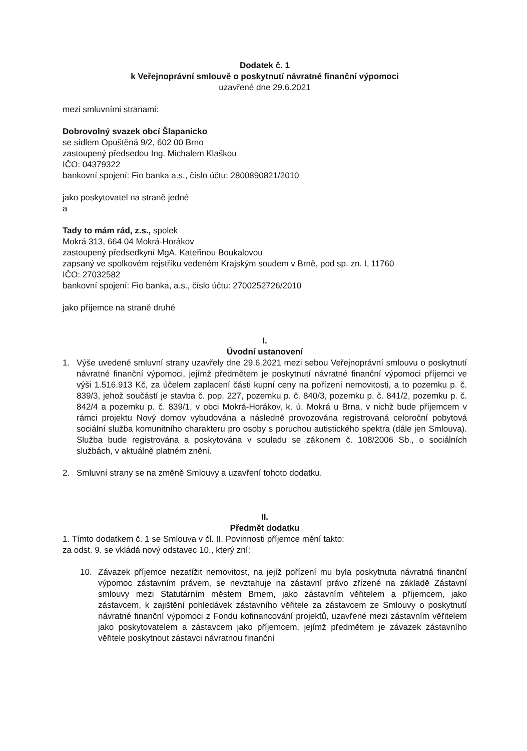Dodatek č. 1
k Veřejnoprávní smlouvě o poskytnutí návratné finanční výpomoci
uzavřené dne 29.6.2021
mezi smluvními stranami:
Dobrovolný svazek obcí Šlapanicko
se sídlem Opuštěná 9/2, 602 00 Brno
zastoupený předsedou Ing. Michalem Klaškou
IČO: 04379322
bankovní spojení: Fio banka a.s., číslo účtu: 2800890821/2010
jako poskytovatel na straně jedné
a
Tady to mám rád, z.s., spolek
Mokrá 313, 664 04 Mokrá-Horákov
zastoupený předsedkyní MgA. Kateřinou Boukalovou
zapsaný ve spolkovém rejstříku vedeném Krajským soudem v Brně, pod sp. zn. L 11760
IČO: 27032582
bankovní spojení: Fio banka, a.s., číslo účtu: 2700252726/2010
jako příjemce na straně druhé
I.
Úvodní ustanovení
1. Výše uvedené smluvní strany uzavřely dne 29.6.2021 mezi sebou Veřejnoprávní smlouvu o poskytnutí návratné finanční výpomoci, jejímž předmětem je poskytnutí návratné finanční výpomoci příjemci ve výši 1.516.913 Kč, za účelem zaplacení části kupní ceny na pořízení nemovitosti, a to pozemku p. č. 839/3, jehož součástí je stavba č. pop. 227, pozemku p. č. 840/3, pozemku p. č. 841/2, pozemku p. č. 842/4 a pozemku p. č. 839/1, v obci Mokrá-Horákov, k. ú. Mokrá u Brna, v nichž bude příjemcem v rámci projektu Nový domov vybudována a následně provozována registrovaná celoroční pobytová sociální služba komunitního charakteru pro osoby s poruchou autistického spektra (dále jen Smlouva). Služba bude registrována a poskytována v souladu se zákonem č. 108/2006 Sb., o sociálních službách, v aktuálně platném znění.
2. Smluvní strany se na změně Smlouvy a uzavření tohoto dodatku.
II.
Předmět dodatku
1. Tímto dodatkem č. 1 se Smlouva v čl. II. Povinnosti příjemce mění takto:
za odst. 9. se vkládá nový odstavec 10., který zní:
10. Závazek příjemce nezatížit nemovitost, na jejíž pořízení mu byla poskytnuta návratná finanční výpomoc zástavním právem, se nevztahuje na zástavní právo zřízené na základě Zástavní smlouvy mezi Statutárním městem Brnem, jako zástavním věřitelem a příjemcem, jako zástavcem, k zajištění pohledávek zástavního věřitele za zástavcem ze Smlouvy o poskytnutí návratné finanční výpomoci z Fondu kofinancování projektů, uzavřené mezi zástavním věřitelem jako poskytovatelem a zástavcem jako příjemcem, jejímž předmětem je závazek zástavního věřitele poskytnout zástavci návratnou finanční